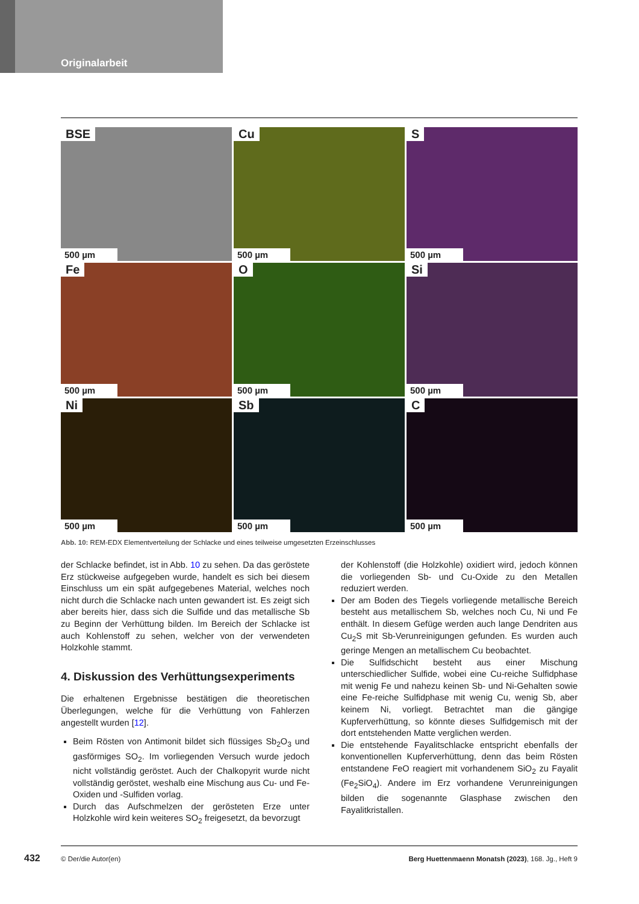Originalarbeit
BSE
500 µm
Cu
500 µm
S
500 µm
Fe
500 µm
O
500 µm
Si
500 µm
Ni
500 µm
Sb
500 µm
C
500 µm
Abb. 10: REM-EDX Elementverteilung der Schlacke und eines teilweise umgesetzten Erzeinschlusses
der Schlacke befindet, ist in Abb. 10 zu sehen. Da das geröstete Erz stückweise aufgegeben wurde, handelt es sich bei diesem Einschluss um ein spät aufgegebenes Material, welches noch nicht durch die Schlacke nach unten gewandert ist. Es zeigt sich aber bereits hier, dass sich die Sulfide und das metallische Sb zu Beginn der Verhüttung bilden. Im Bereich der Schlacke ist auch Kohlenstoff zu sehen, welcher von der verwendeten Holzkohle stammt.
4. Diskussion des Verhüttungsexperiments
Die erhaltenen Ergebnisse bestätigen die theoretischen Überlegungen, welche für die Verhüttung von Fahlerzen angestellt wurden [12].
Beim Rösten von Antimonit bildet sich flüssiges Sb<sub>2</sub>O<sub>3</sub> und gasförmiges SO<sub>2</sub>. Im vorliegenden Versuch wurde jedoch nicht vollständig geröstet. Auch der Chalkopyrit wurde nicht vollständig geröstet, weshalb eine Mischung aus Cu- und Fe-Oxiden und -Sulfiden vorlag.
Durch das Aufschmelzen der gerösteten Erze unter Holzkohle wird kein weiteres SO<sub>2</sub> freigesetzt, da bevorzugt
der Kohlenstoff (die Holzkohle) oxidiert wird, jedoch können die vorliegenden Sb- und Cu-Oxide zu den Metallen reduziert werden.
Der am Boden des Tiegels vorliegende metallische Bereich besteht aus metallischem Sb, welches noch Cu, Ni und Fe enthält. In diesem Gefüge werden auch lange Dendriten aus Cu<sub>2</sub>S mit Sb-Verunreinigungen gefunden. Es wurden auch geringe Mengen an metallischem Cu beobachtet.
Die Sulfidschicht besteht aus einer Mischung unterschiedlicher Sulfide, wobei eine Cu-reiche Sulfidphase mit wenig Fe und nahezu keinen Sb- und Ni-Gehalten sowie eine Fe-reiche Sulfidphase mit wenig Cu, wenig Sb, aber keinem Ni, vorliegt. Betrachtet man die gängige Kupferverhüttung, so könnte dieses Sulfidgemisch mit der dort entstehenden Matte verglichen werden.
Die entstehende Fayalitschlacke entspricht ebenfalls der konventionellen Kupferverhüttung, denn das beim Rösten entstandene FeO reagiert mit vorhandenem SiO<sub>2</sub> zu Fayalit (Fe<sub>2</sub>SiO<sub>4</sub>). Andere im Erz vorhandene Verunreinigungen bilden die sogenannte Glasphase zwischen den Fayalitkristallen.
432 © Der/die Autor(en) Berg Huettenmaenn Monatsh (2023), 168. Jg., Heft 9